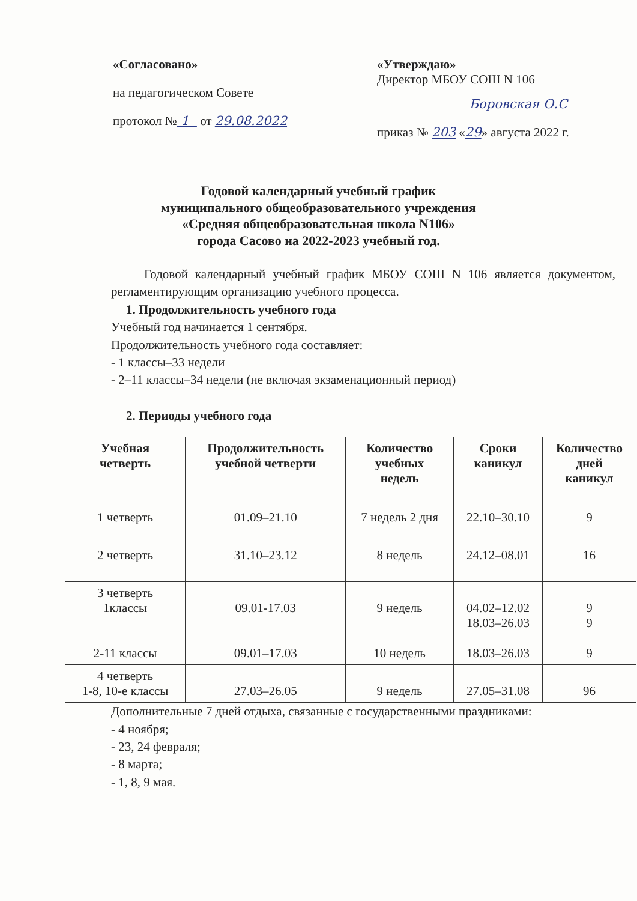«Согласовано»
на педагогическом Совете
протокол № 1 от 29.08.2022
«Утверждаю»
Директор МБОУ СОШ N 106
______________ Боровская О.С
приказ № 203 «29» августа 2022 г.
Годовой календарный учебный график
муниципального общеобразовательного учреждения
«Средняя общеобразовательная школа N106»
города Сасово на 2022-2023 учебный год.
Годовой календарный учебный график МБОУ СОШ N 106 является документом, регламентирующим организацию учебного процесса.
1. Продолжительность учебного года
Учебный год начинается 1 сентября.
Продолжительность учебного года составляет:
- 1 классы–33 недели
- 2–11 классы–34 недели (не включая экзаменационный период)
2. Периоды учебного года
| Учебная четверть | Продолжительность учебной четверти | Количество учебных недель | Сроки каникул | Количество дней каникул |
| --- | --- | --- | --- | --- |
| 1 четверть | 01.09–21.10 | 7 недель 2 дня | 22.10–30.10 | 9 |
| 2 четверть | 31.10–23.12 | 8 недель | 24.12–08.01 | 16 |
| 3 четверть 1классы 2-11 классы | 09.01-17.03 09.01–17.03 | 9 недель 10 недель | 04.02–12.02 18.03–26.03 18.03–26.03 | 9 9 9 |
| 4 четверть 1-8, 10-е классы | 27.03–26.05 | 9 недель | 27.05–31.08 | 96 |
Дополнительные 7 дней отдыха, связанные с государственными праздниками:
- 4 ноября;
- 23, 24 февраля;
- 8 марта;
- 1, 8, 9 мая.